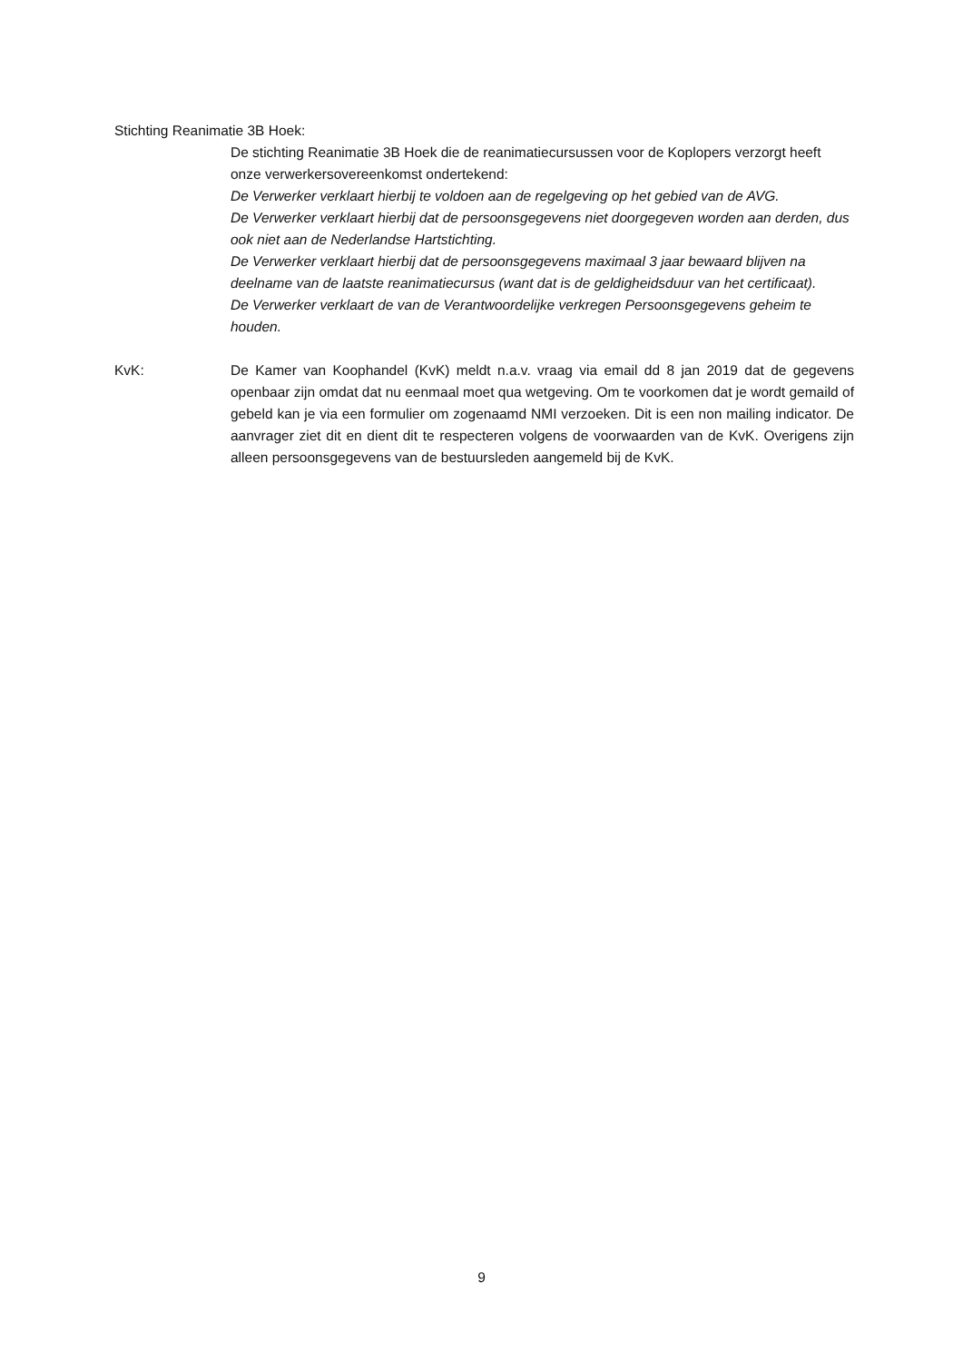Stichting Reanimatie 3B Hoek:
De stichting Reanimatie 3B Hoek die de reanimatiecursussen voor de Koplopers verzorgt heeft onze verwerkersovereenkomst ondertekend:
De Verwerker verklaart hierbij te voldoen aan de regelgeving op het gebied van de AVG.
De Verwerker verklaart hierbij dat de persoonsgegevens niet doorgegeven worden aan derden, dus ook niet aan de Nederlandse Hartstichting.
De Verwerker verklaart hierbij dat de persoonsgegevens maximaal 3 jaar bewaard blijven na deelname van de laatste reanimatiecursus (want dat is de geldigheidsduur van het certificaat).
De Verwerker verklaart de van de Verantwoordelijke verkregen Persoonsgegevens geheim te houden.
KvK: De Kamer van Koophandel (KvK) meldt n.a.v. vraag via email dd 8 jan 2019 dat de gegevens openbaar zijn omdat dat nu eenmaal moet qua wetgeving. Om te voorkomen dat je wordt gemaild of gebeld kan je via een formulier om zogenaamd NMI verzoeken. Dit is een non mailing indicator. De aanvrager ziet dit en dient dit te respecteren volgens de voorwaarden van de KvK. Overigens zijn alleen persoonsgegevens van de bestuursleden aangemeld bij de KvK.
9